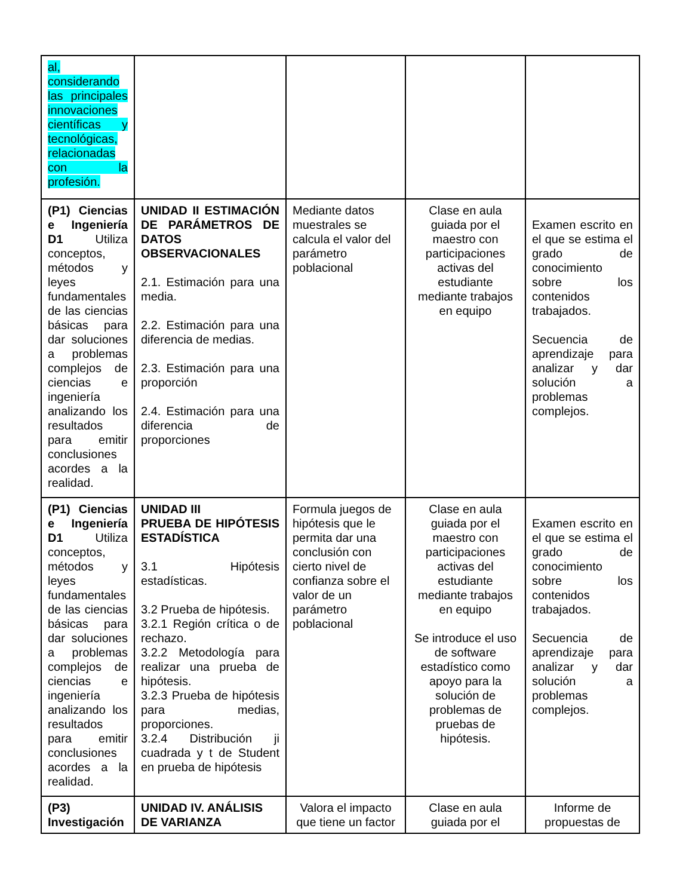| al, considerando las principales innovaciones científicas y tecnológicas, relacionadas con la profesión. | | | | |
| (P1) Ciencias e Ingeniería D1 Utiliza conceptos, métodos y leyes fundamentales de las ciencias básicas para dar soluciones a problemas complejos de ciencias e ingeniería analizando los resultados para emitir conclusiones acordes a la realidad. | UNIDAD II ESTIMACIÓN DE PARÁMETROS DE DATOS OBSERVACIONALES 2.1. Estimación para una media. 2.2. Estimación para una diferencia de medias. 2.3. Estimación para una proporción 2.4. Estimación para una diferencia de proporciones | Mediante datos muestrales se calcula el valor del parámetro poblacional | Clase en aula guiada por el maestro con participaciones activas del estudiante mediante trabajos en equipo | Examen escrito en el que se estima el grado de conocimiento sobre los contenidos trabajados. Secuencia de aprendizaje para analizar y dar solución a problemas complejos. |
| (P1) Ciencias e Ingeniería D1 Utiliza conceptos, métodos y leyes fundamentales de las ciencias básicas para dar soluciones a problemas complejos de ciencias e ingeniería analizando los resultados para emitir conclusiones acordes a la realidad. | UNIDAD III PRUEBA DE HIPÓTESIS ESTADÍSTICA 3.1 Hipótesis estadísticas. 3.2 Prueba de hipótesis. 3.2.1 Región crítica o de rechazo. 3.2.2 Metodología para realizar una prueba de hipótesis. 3.2.3 Prueba de hipótesis para medias, proporciones. 3.2.4 Distribución ji cuadrada y t de Student en prueba de hipótesis | Formula juegos de hipótesis que le permita dar una conclusión con cierto nivel de confianza sobre el valor de un parámetro poblacional | Clase en aula guiada por el maestro con participaciones activas del estudiante mediante trabajos en equipo Se introduce el uso de software estadístico como apoyo para la solución de problemas de pruebas de hipótesis. | Examen escrito en el que se estima el grado de conocimiento sobre los contenidos trabajados. Secuencia de aprendizaje para analizar y dar solución a problemas complejos. |
| (P3) Investigación | UNIDAD IV. ANÁLISIS DE VARIANZA | Valora el impacto que tiene un factor | Clase en aula guiada por el | Informe de propuestas de |